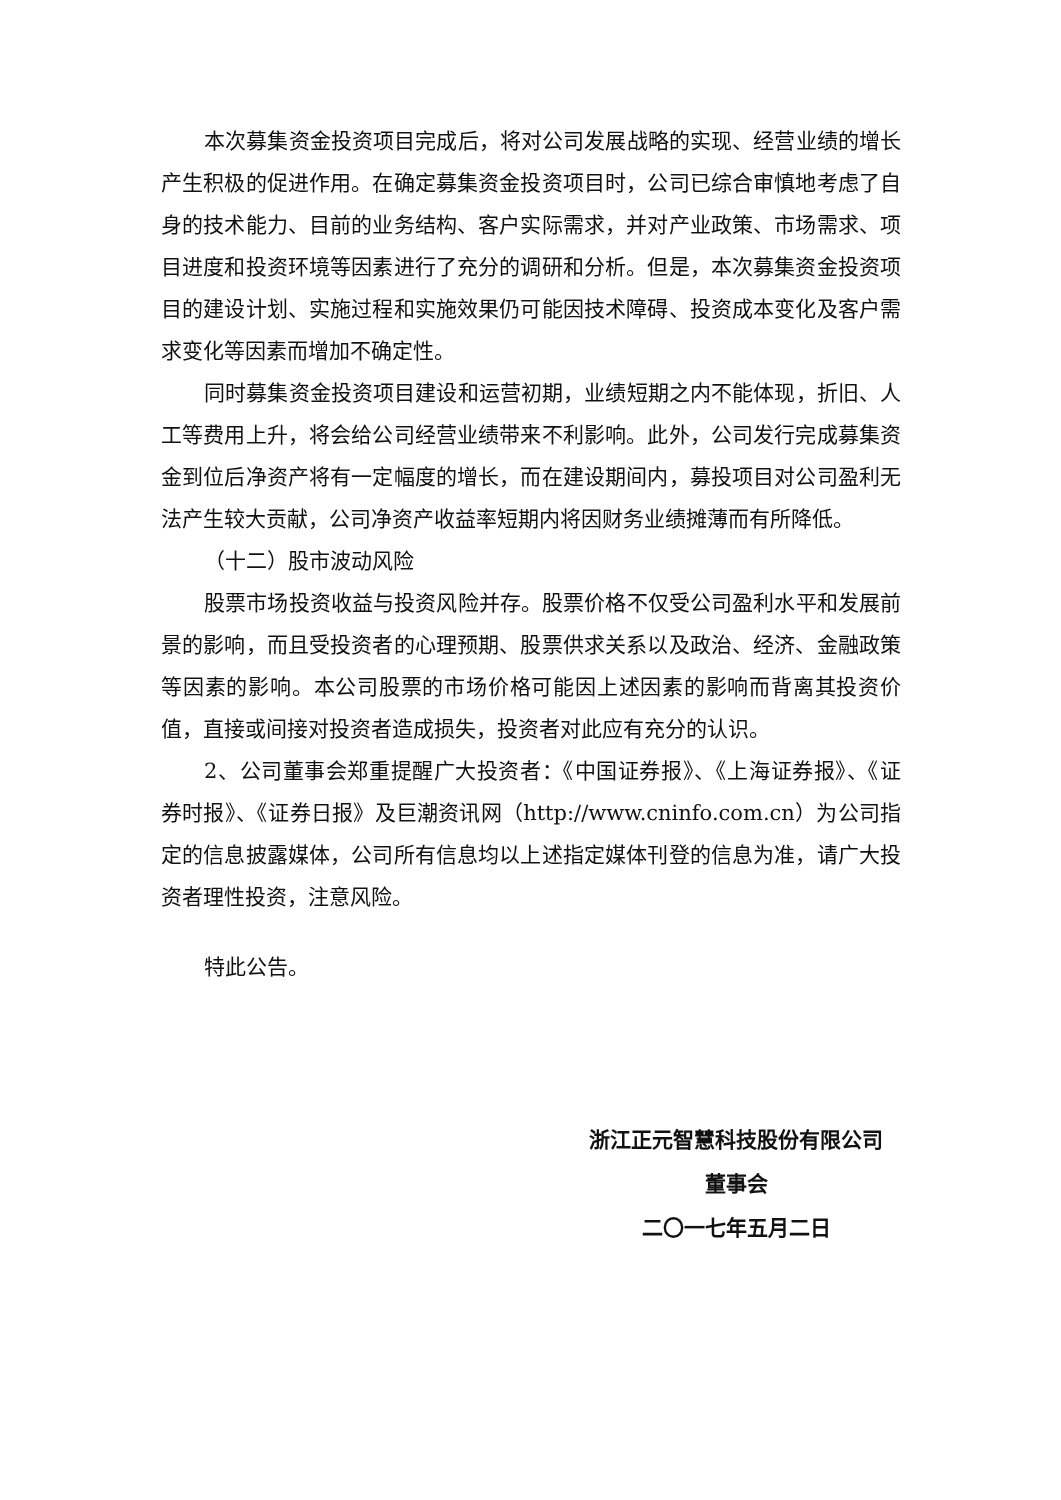本次募集资金投资项目完成后，将对公司发展战略的实现、经营业绩的增长产生积极的促进作用。在确定募集资金投资项目时，公司已综合审慎地考虑了自身的技术能力、目前的业务结构、客户实际需求，并对产业政策、市场需求、项目进度和投资环境等因素进行了充分的调研和分析。但是，本次募集资金投资项目的建设计划、实施过程和实施效果仍可能因技术障碍、投资成本变化及客户需求变化等因素而增加不确定性。
同时募集资金投资项目建设和运营初期，业绩短期之内不能体现，折旧、人工等费用上升，将会给公司经营业绩带来不利影响。此外，公司发行完成募集资金到位后净资产将有一定幅度的增长，而在建设期间内，募投项目对公司盈利无法产生较大贡献，公司净资产收益率短期内将因财务业绩摊薄而有所降低。
（十二）股市波动风险
股票市场投资收益与投资风险并存。股票价格不仅受公司盈利水平和发展前景的影响，而且受投资者的心理预期、股票供求关系以及政治、经济、金融政策等因素的影响。本公司股票的市场价格可能因上述因素的影响而背离其投资价值，直接或间接对投资者造成损失，投资者对此应有充分的认识。
2、公司董事会郑重提醒广大投资者：《中国证券报》、《上海证券报》、《证券时报》、《证券日报》及巨潮资讯网（http://www.cninfo.com.cn）为公司指定的信息披露媒体，公司所有信息均以上述指定媒体刊登的信息为准，请广大投资者理性投资，注意风险。
特此公告。
浙江正元智慧科技股份有限公司
董事会
二〇一七年五月二日